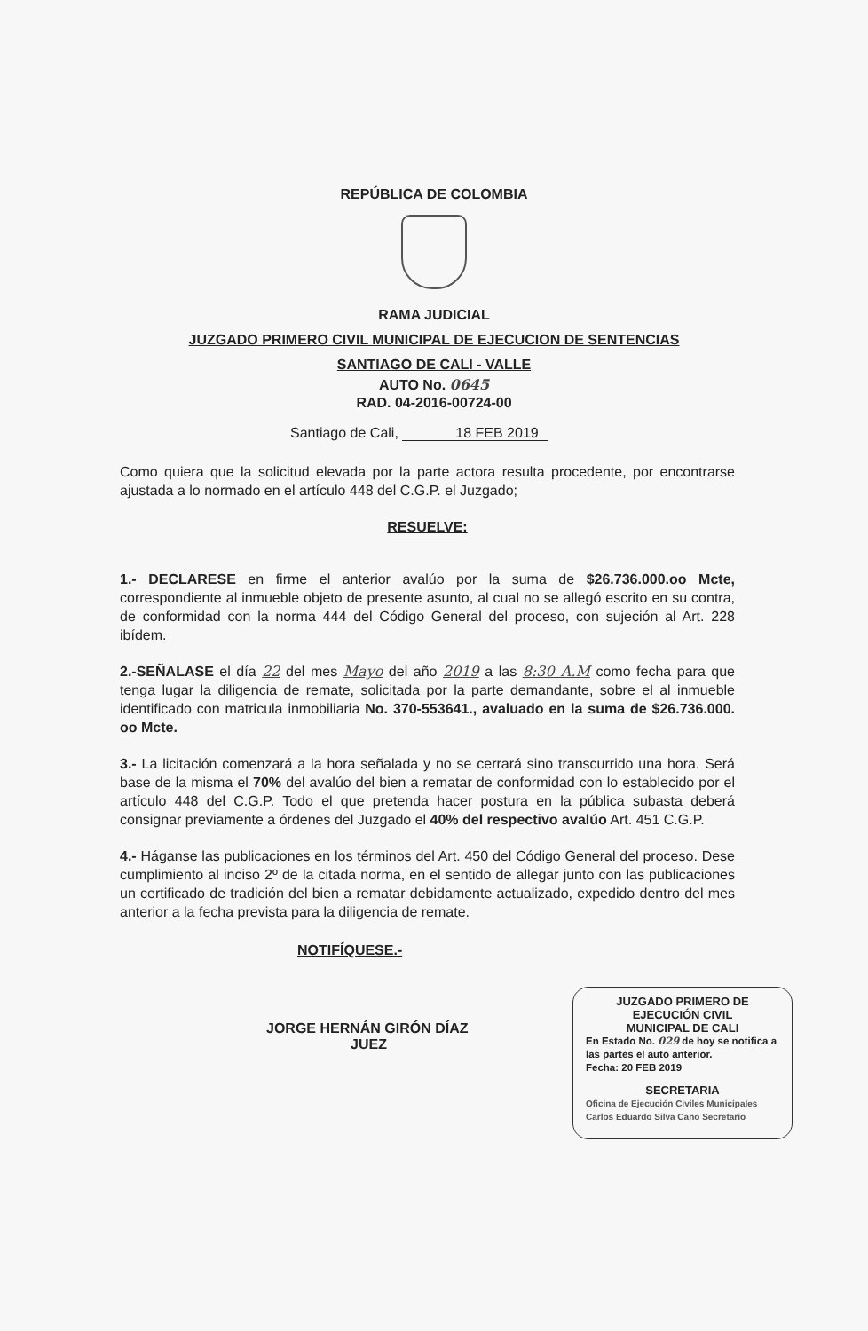REPÚBLICA DE COLOMBIA
RAMA JUDICIAL
JUZGADO PRIMERO CIVIL MUNICIPAL DE EJECUCION DE SENTENCIAS
SANTIAGO DE CALI - VALLE
AUTO No. 0645
RAD. 04-2016-00724-00
Santiago de Cali, 18 FEB 2019
Como quiera que la solicitud elevada por la parte actora resulta procedente, por encontrarse ajustada a lo normado en el artículo 448 del C.G.P. el Juzgado;
RESUELVE:
1.- DECLARESE en firme el anterior avalúo por la suma de $26.736.000.oo Mcte, correspondiente al inmueble objeto de presente asunto, al cual no se allegó escrito en su contra, de conformidad con la norma 444 del Código General del proceso, con sujeción al Art. 228 ibídem.
2.-SEÑALASE el día 22 del mes Mayo del año 2019 a las 8:30 A.M como fecha para que tenga lugar la diligencia de remate, solicitada por la parte demandante, sobre el al inmueble identificado con matricula inmobiliaria No. 370-553641., avaluado en la suma de $26.736.000. oo Mcte.
3.- La licitación comenzará a la hora señalada y no se cerrará sino transcurrido una hora. Será base de la misma el 70% del avalúo del bien a rematar de conformidad con lo establecido por el artículo 448 del C.G.P. Todo el que pretenda hacer postura en la pública subasta deberá consignar previamente a órdenes del Juzgado el 40% del respectivo avalúo Art. 451 C.G.P.
4.- Háganse las publicaciones en los términos del Art. 450 del Código General del proceso. Dese cumplimiento al inciso 2º de la citada norma, en el sentido de allegar junto con las publicaciones un certificado de tradición del bien a rematar debidamente actualizado, expedido dentro del mes anterior a la fecha prevista para la diligencia de remate.
NOTIFÍQUESE.-
JORGE HERNÁN GIRÓN DÍAZ
JUEZ
JUZGADO PRIMERO DE
EJECUCIÓN CIVIL
MUNICIPAL DE CALI
En Estado No. 029 de hoy se notifica a las partes el auto anterior.
Fecha: 20 FEB 2019
SECRETARIA
Oficina de Ejecución Civiles Municipales Carlos Eduardo Silva Cano Secretario